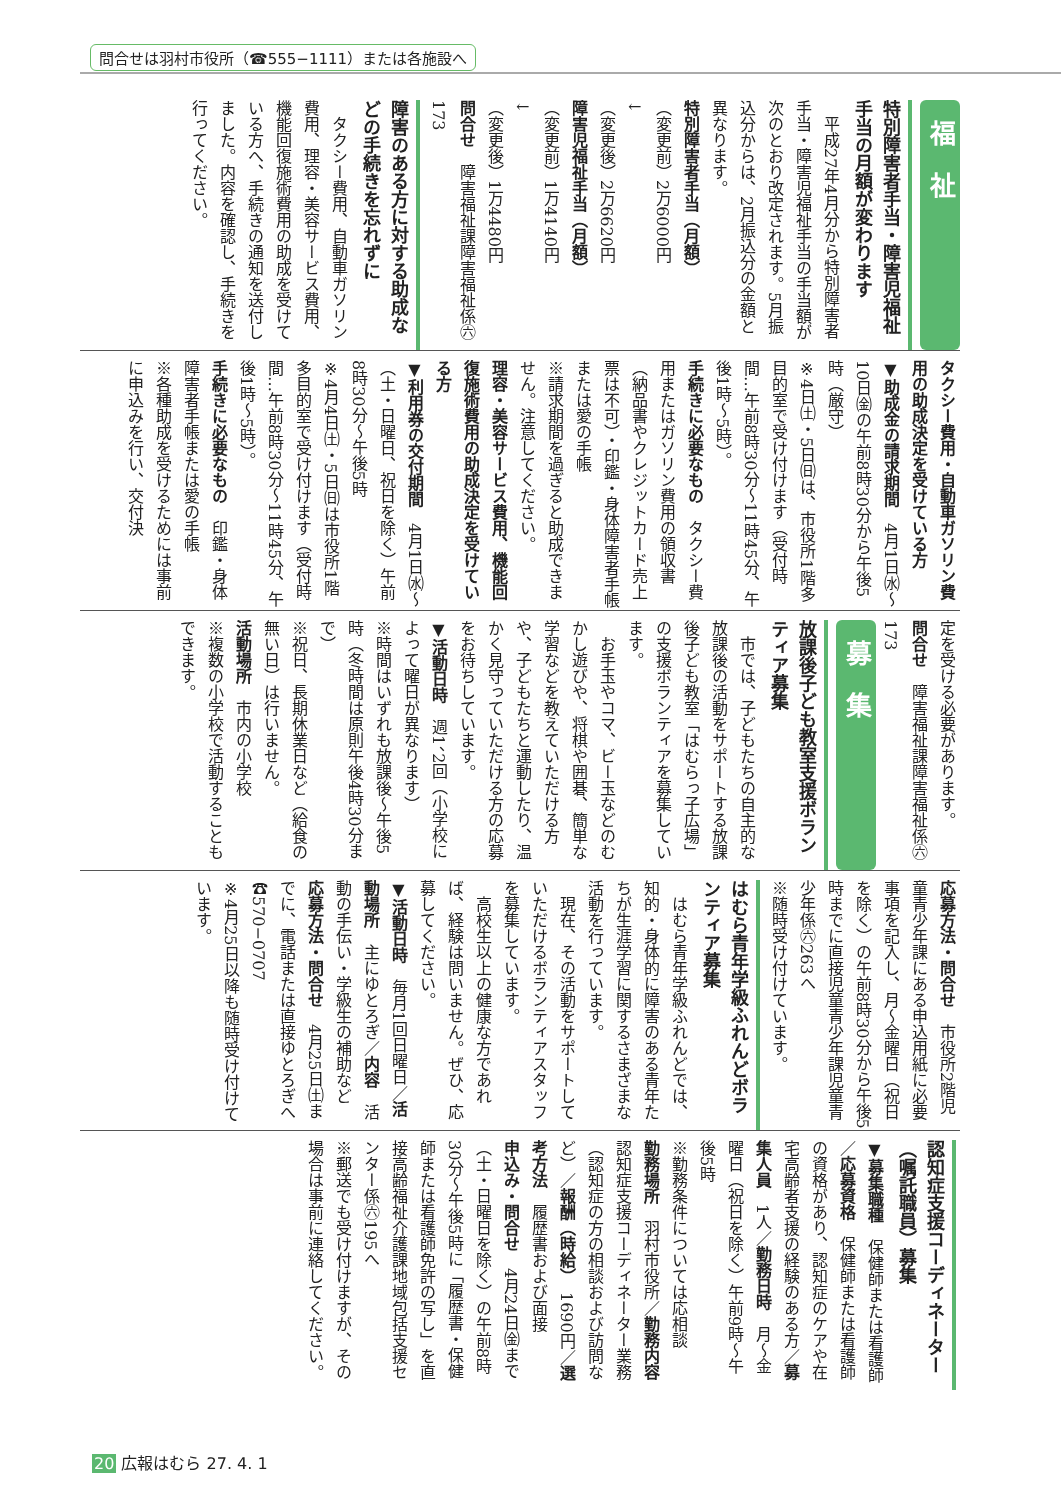問合せは羽村市役所（☎555−1111）または各施設へ
福　祉
特別障害者手当・障害児福祉手当の月額が変わります
　平成27年4月分から特別障害者手当・障害児福祉手当の手当額が次のとおり改定されます。5月振込分からは、2月振込分の金額と異なります。
特別障害者手当（月額）
（変更前）2万6000円
↓
（変更後）2万6620円
障害児福祉手当（月額）
（変更前）1万4140円
↓
（変更後）1万4480円
問合せ　障害福祉課障害福祉係㊅173
障害のある方に対する助成などの手続きを忘れずに
　タクシー費用、自動車ガソリン費用、理容・美容サービス費用、機能回復施術費用の助成を受けている方へ、手続きの通知を送付しました。内容を確認し、手続きを行ってください。
タクシー費用・自動車ガソリン費用の助成決定を受けている方
▼助成金の請求期間　4月1日㈬〜10日㈮の午前8時30分から午後5時（厳守）
※4日㈯・5日㈰は、市役所1階多目的室で受け付けます（受付時間…午前8時30分〜11時45分、午後1時〜5時）。
手続きに必要なもの　タクシー費用またはガソリン費用の領収書（納品書やクレジットカード売上票は不可）・印鑑・身体障害者手帳または愛の手帳
※請求期間を過ぎると助成できません。注意してください。
理容・美容サービス費用、機能回復施術費用の助成決定を受けている方
▼利用券の交付期間　4月1日㈬〜（土・日曜日、祝日を除く）午前8時30分〜午後5時
※4月4日㈯・5日㈰は市役所1階多目的室で受け付けます（受付時間…午前8時30分〜11時45分、午後1時〜5時）。
手続きに必要なもの　印鑑・身体障害者手帳または愛の手帳
※各種助成を受けるためには事前に申込みを行い、交付決
定を受ける必要があります。
問合せ　障害福祉課障害福祉係㊅173
募　集
放課後子ども教室支援ボランティア募集
　市では、子どもたちの自主的な放課後の活動をサポートする放課後子ども教室「はむらっ子広場」の支援ボランティアを募集しています。
　お手玉やコマ、ビー玉などのむかし遊びや、将棋や囲碁、簡単な学習などを教えていただける方や、子どもたちと運動したり、温かく見守っていただける方の応募をお待ちしています。
▼活動日時　週1、2回（小学校によって曜日が異なります）
※時間はいずれも放課後〜午後5時（冬時間は原則午後4時30分まで）
※祝日、長期休業日など（給食の無い日）は行いません。
活動場所　市内の小学校
※複数の小学校で活動することもできます。
応募方法・問合せ　市役所2階児童青少年課にある申込用紙に必要事項を記入し、月〜金曜日（祝日を除く）の午前8時30分から午後5時までに直接児童青少年課児童青少年係㊅263へ
※随時受け付けています。
はむら青年学級ふれんどボランティア募集
　はむら青年学級ふれんどでは、知的・身体的に障害のある青年たちが生涯学習に関するさまざまな活動を行っています。
　現在、その活動をサポートしていただけるボランティアスタッフを募集しています。
　高校生以上の健康な方であれば、経験は問いません。ぜひ、応募してください。
▼活動日時　毎月1回日曜日／活動場所　主にゆとろぎ／内容　活動の手伝い・学級生の補助など
応募方法・問合せ　4月25日㈯までに、電話または直接ゆとろぎへ☎570−0707
※4月25日以降も随時受け付けています。
認知症支援コーディネーター（嘱託職員）募集
▼募集職種　保健師または看護師／応募資格　保健師または看護師の資格があり、認知症のケアや在宅高齢者支援の経験のある方／募集人員　1人／勤務日時　月〜金曜日（祝日を除く）午前9時〜午後5時
※勤務条件については応相談
勤務場所　羽村市役所／勤務内容　認知症支援コーディネーター業務（認知症の方の相談および訪問など）／報酬（時給）　1690円／選考方法　履歴書および面接
申込み・問合せ　4月24日㈮まで（土・日曜日を除く）の午前8時30分〜午後5時に「履歴書・保健師または看護師免許の写し」を直接高齢福祉介護課地域包括支援センター係㊅195へ
※郵送でも受け付けますが、その場合は事前に連絡してください。
20 広報はむら 27. 4. 1